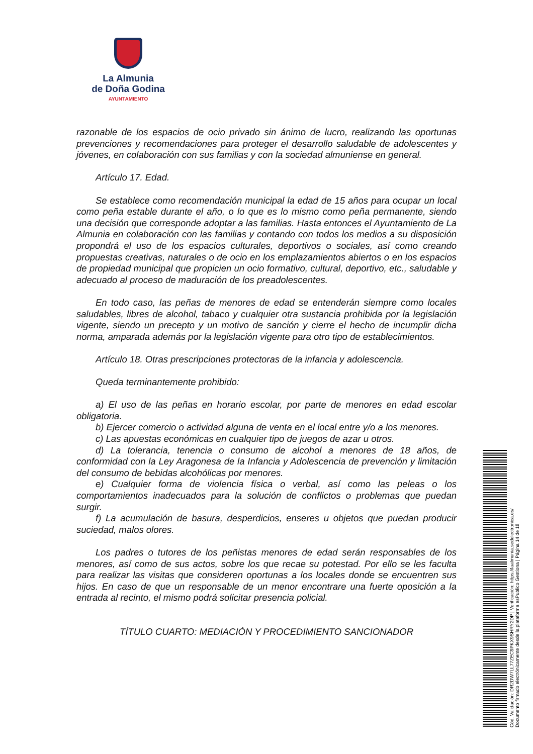La Almunia
de Doña Godina
AYUNTAMIENTO
razonable de los espacios de ocio privado sin ánimo de lucro, realizando las oportunas prevenciones y recomendaciones para proteger el desarrollo saludable de adolescentes y jóvenes, en colaboración con sus familias y con la sociedad almuniense en general.
Artículo 17. Edad.
Se establece como recomendación municipal la edad de 15 años para ocupar un local como peña estable durante el año, o lo que es lo mismo como peña permanente, siendo una decisión que corresponde adoptar a las familias. Hasta entonces el Ayuntamiento de La Almunia en colaboración con las familias y contando con todos los medios a su disposición propondrá el uso de los espacios culturales, deportivos o sociales, así como creando propuestas creativas, naturales o de ocio en los emplazamientos abiertos o en los espacios de propiedad municipal que propicien un ocio formativo, cultural, deportivo, etc., saludable y adecuado al proceso de maduración de los preadolescentes.
En todo caso, las peñas de menores de edad se entenderán siempre como locales saludables, libres de alcohol, tabaco y cualquier otra sustancia prohibida por la legislación vigente, siendo un precepto y un motivo de sanción y cierre el hecho de incumplir dicha norma, amparada además por la legislación vigente para otro tipo de establecimientos.
Artículo 18. Otras prescripciones protectoras de la infancia y adolescencia.
Queda terminantemente prohibido:
a) El uso de las peñas en horario escolar, por parte de menores en edad escolar obligatoria.
b) Ejercer comercio o actividad alguna de venta en el local entre y/o a los menores.
c) Las apuestas económicas en cualquier tipo de juegos de azar u otros.
d) La tolerancia, tenencia o consumo de alcohol a menores de 18 años, de conformidad con la Ley Aragonesa de la Infancia y Adolescencia de prevención y limitación del consumo de bebidas alcohólicas por menores.
e) Cualquier forma de violencia física o verbal, así como las peleas o los comportamientos inadecuados para la solución de conflictos o problemas que puedan surgir.
f) La acumulación de basura, desperdicios, enseres u objetos que puedan producir suciedad, malos olores.
Los padres o tutores de los peñistas menores de edad serán responsables de los menores, así como de sus actos, sobre los que recae su potestad. Por ello se les faculta para realizar las visitas que consideren oportunas a los locales donde se encuentren sus hijos. En caso de que un responsable de un menor encontrare una fuerte oposición a la entrada al recinto, el mismo podrá solicitar presencia policial.
TÍTULO CUARTO: MEDIACIÓN Y PROCEDIMIENTO SANCIONADOR
Cód. Validación: DR2DW7LL77ZEC9PKX9SHRY2DP | Verificación: https://laalmunia.sedelectronica.es/
Documento firmado electrónicamente desde la plataforma esPublico Gestiona | Página 14 de 18